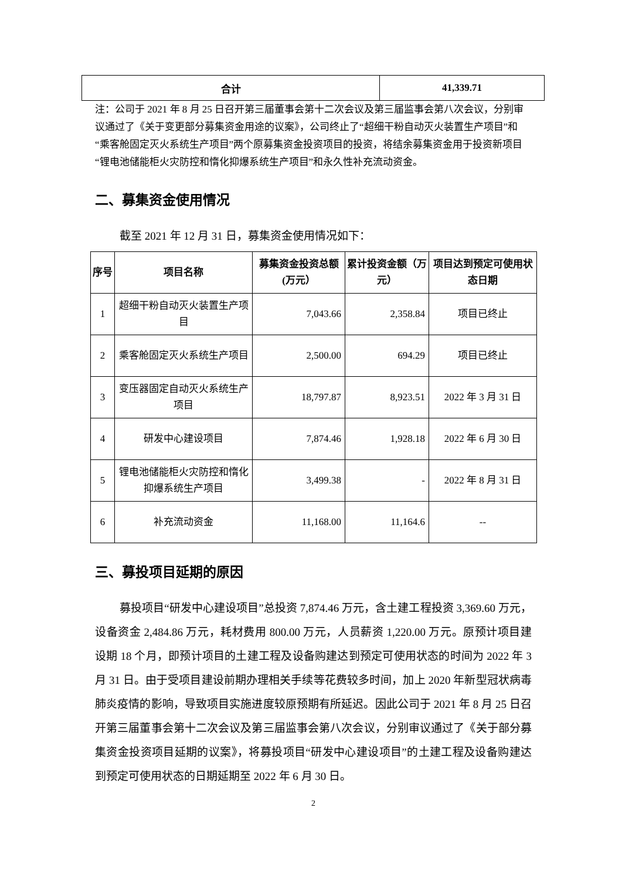| 合计 | 41,339.71 |
注：公司于 2021 年 8 月 25 日召开第三届董事会第十二次会议及第三届监事会第八次会议，分别审议通过了《关于变更部分募集资金用途的议案》，公司终止了“超细干粉自动灭火装置生产项目”和“乘客舱固定灭火系统生产项目”两个原募集资金投资项目的投资，将结余募集资金用于投资新项目“锂电池储能柜火灾防控和惰化抑爆系统生产项目”和永久性补充流动资金。
二、募集资金使用情况
截至 2021 年 12 月 31 日，募集资金使用情况如下：
| 序号 | 项目名称 | 募集资金投资总额(万元） | 累计投资金额（万元） | 项目达到预定可使用状态日期 |
| --- | --- | --- | --- | --- |
| 1 | 超细干粉自动灭火装置生产项目 | 7,043.66 | 2,358.84 | 项目已终止 |
| 2 | 乘客舱固定灭火系统生产项目 | 2,500.00 | 694.29 | 项目已终止 |
| 3 | 变压器固定自动灭火系统生产项目 | 18,797.87 | 8,923.51 | 2022 年 3 月 31 日 |
| 4 | 研发中心建设项目 | 7,874.46 | 1,928.18 | 2022 年 6 月 30 日 |
| 5 | 锂电池储能柜火灾防控和惰化抑爆系统生产项目 | 3,499.38 | - | 2022 年 8 月 31 日 |
| 6 | 补充流动资金 | 11,168.00 | 11,164.6 | -- |
三、募投项目延期的原因
募投项目“研发中心建设项目”总投资 7,874.46 万元，含土建工程投资 3,369.60 万元，设备资金 2,484.86 万元，耗材费用 800.00 万元，人员薪资 1,220.00 万元。原预计项目建设期 18 个月，即预计项目的土建工程及设备购建达到预定可使用状态的时间为 2022 年 3 月 31 日。由于受项目建设前期办理相关手续等花费较多时间，加上 2020 年新型冠状病毒肺炎疫情的影响，导致项目实施进度较原预期有所延迟。因此公司于 2021 年 8 月 25 日召开第三届董事会第十二次会议及第三届监事会第八次会议，分别审议通过了《关于部分募集资金投资项目延期的议案》，将募投项目“研发中心建设项目”的土建工程及设备购建达到预定可使用状态的日期延期至 2022 年 6 月 30 日。
2